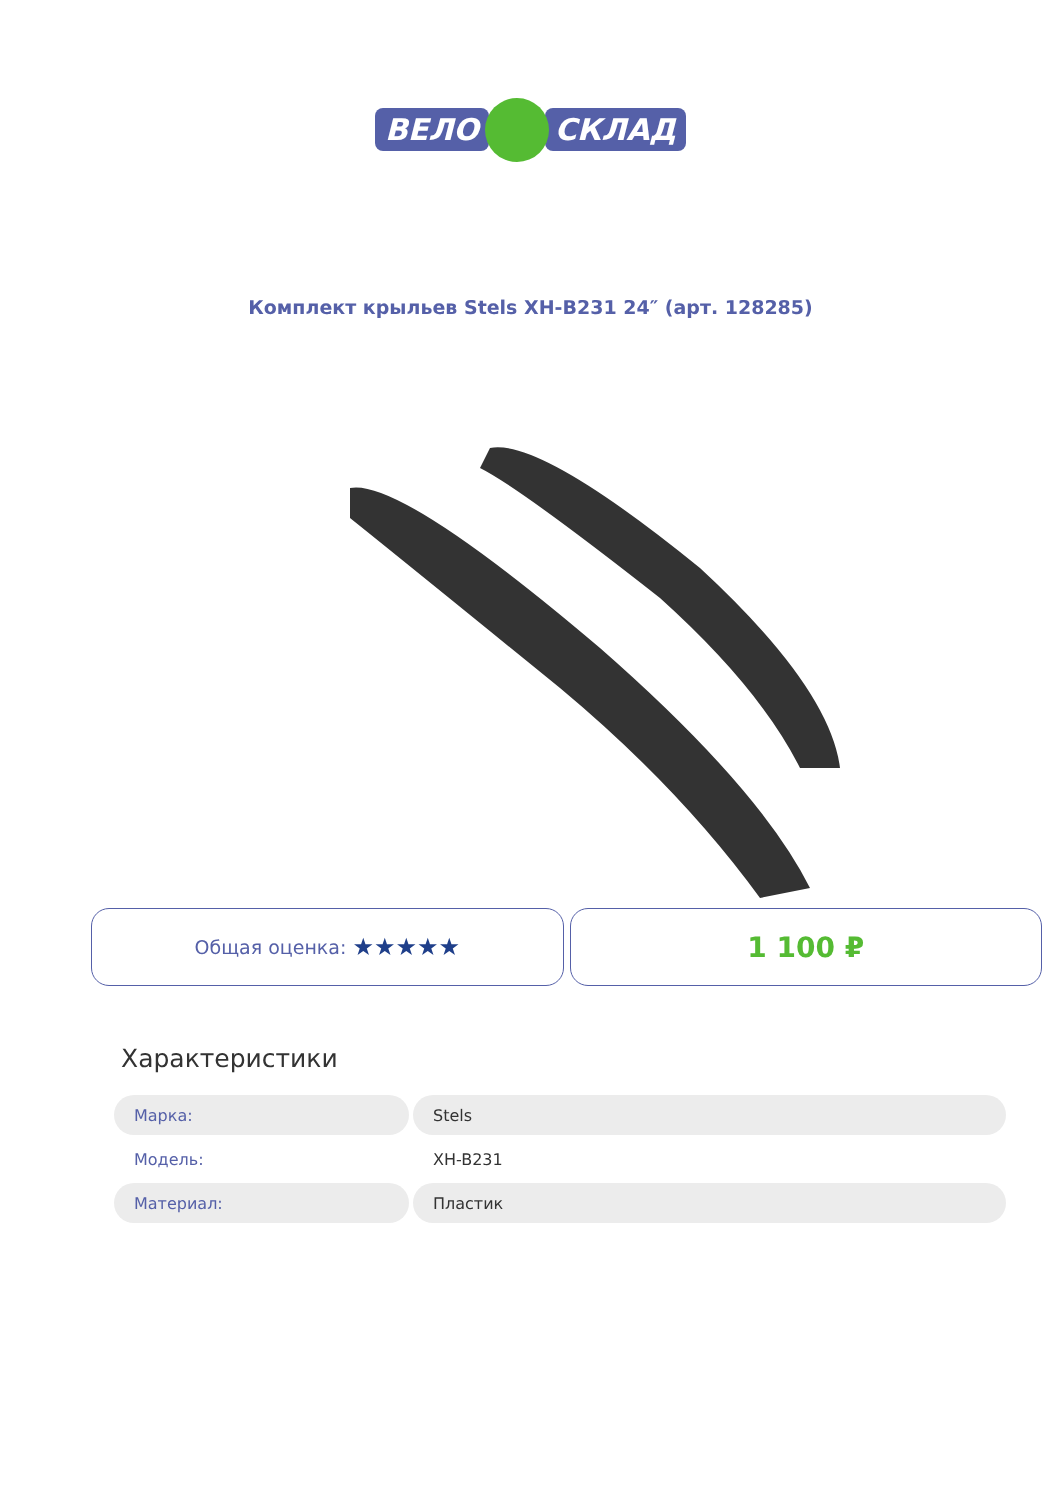ВЕЛО СКЛАД
Комплект крыльев Stels XH-B231 24″ (арт. 128285)
Общая оценка: ★★★★★
1 100 ₽
Характеристики
| Марка: | Stels |
| Модель: | XH-B231 |
| Материал: | Пластик |